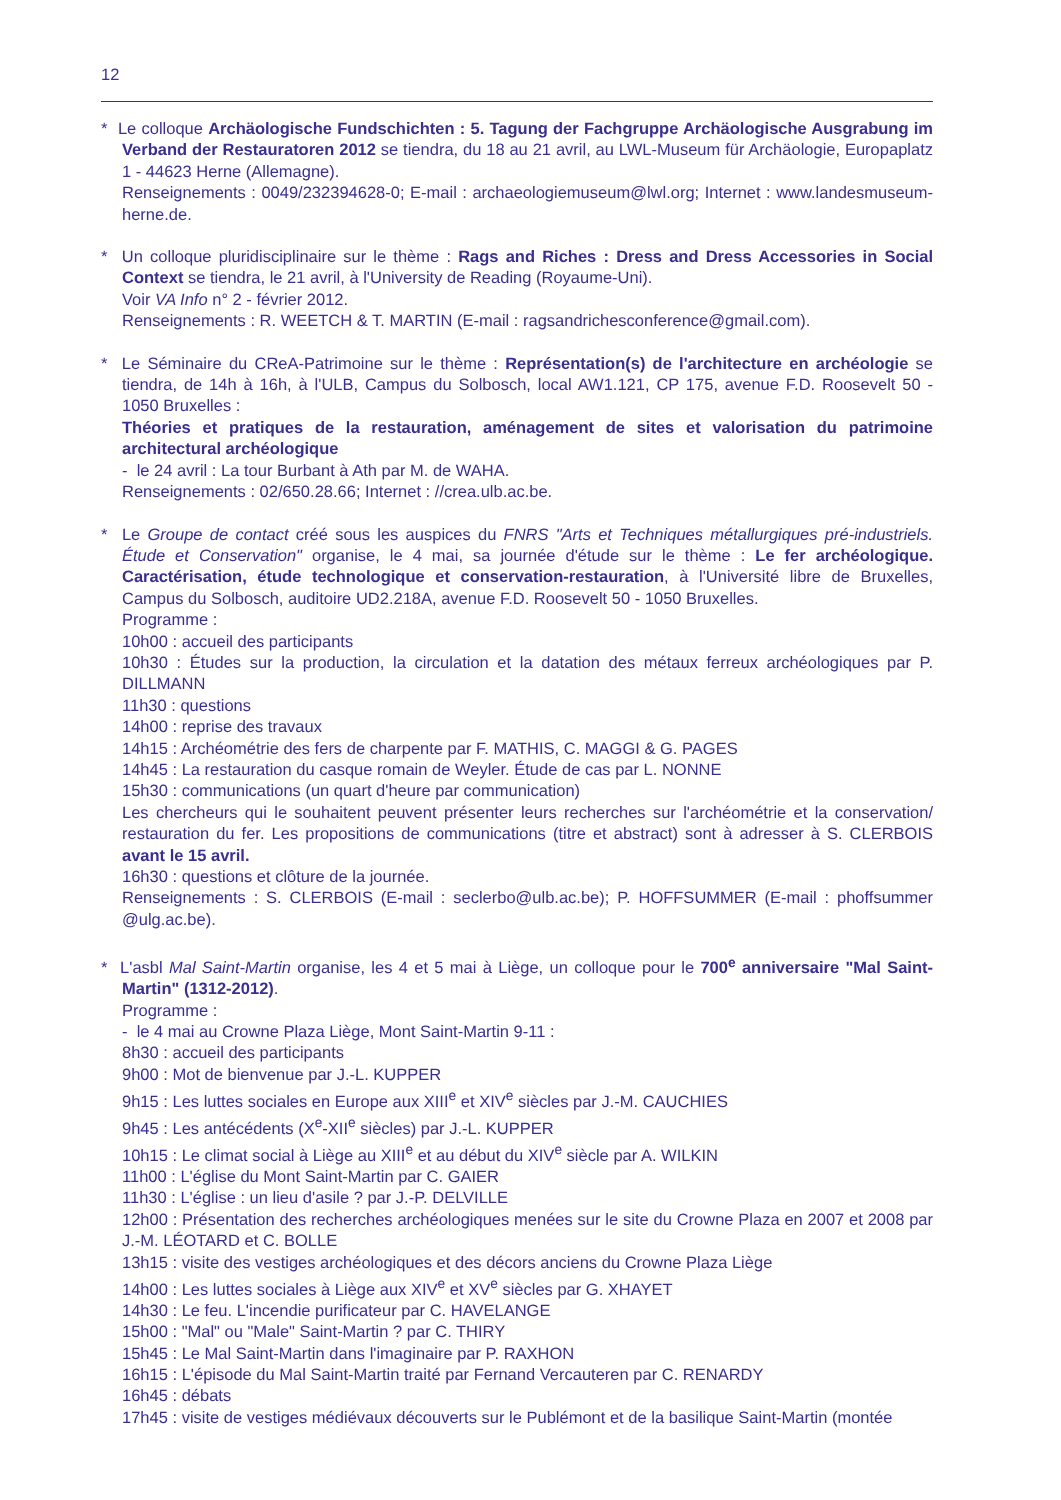12
* Le colloque Archäologische Fundschichten : 5. Tagung der Fachgruppe Archäologische Ausgrabung im Verband der Restauratoren 2012 se tiendra, du 18 au 21 avril, au LWL-Museum für Archäologie, Europaplatz 1 - 44623 Herne (Allemagne).
Renseignements : 0049/232394628-0; E-mail : archaeologiemuseum@lwl.org; Internet : www.landesmuseum-herne.de.
* Un colloque pluridisciplinaire sur le thème : Rags and Riches : Dress and Dress Accessories in Social Context se tiendra, le 21 avril, à l'University de Reading (Royaume-Uni).
Voir VA Info n° 2 - février 2012.
Renseignements : R. WEETCH & T. MARTIN (E-mail : ragsandrichesconference@gmail.com).
* Le Séminaire du CReA-Patrimoine sur le thème : Représentation(s) de l'architecture en archéologie se tiendra, de 14h à 16h, à l'ULB, Campus du Solbosch, local AW1.121, CP 175, avenue F.D. Roosevelt 50 - 1050 Bruxelles :
Théories et pratiques de la restauration, aménagement de sites et valorisation du patrimoine architectural archéologique
- le 24 avril : La tour Burbant à Ath par M. de WAHA.
Renseignements : 02/650.28.66; Internet : //crea.ulb.ac.be.
* Le Groupe de contact créé sous les auspices du FNRS "Arts et Techniques métallurgiques pré-industriels. Étude et Conservation" organise, le 4 mai, sa journée d'étude sur le thème : Le fer archéologique. Caractérisation, étude technologique et conservation-restauration, à l'Université libre de Bruxelles, Campus du Solbosch, auditoire UD2.218A, avenue F.D. Roosevelt 50 - 1050 Bruxelles.
Programme :
10h00 : accueil des participants
10h30 : Études sur la production, la circulation et la datation des métaux ferreux archéologiques par P. DILLMANN
11h30 : questions
14h00 : reprise des travaux
14h15 : Archéométrie des fers de charpente par F. MATHIS, C. MAGGI & G. PAGES
14h45 : La restauration du casque romain de Weyler. Étude de cas par L. NONNE
15h30 : communications (un quart d'heure par communication)
Les chercheurs qui le souhaitent peuvent présenter leurs recherches sur l'archéométrie et la conservation/ restauration du fer. Les propositions de communications (titre et abstract) sont à adresser à S. CLERBOIS avant le 15 avril.
16h30 : questions et clôture de la journée.
Renseignements : S. CLERBOIS (E-mail : seclerbo@ulb.ac.be); P. HOFFSUMMER (E-mail : phoffsummer @ulg.ac.be).
* L'asbl Mal Saint-Martin organise, les 4 et 5 mai à Liège, un colloque pour le 700<sup>e</sup> anniversaire "Mal Saint-Martin" (1312-2012).
Programme :
- le 4 mai au Crowne Plaza Liège, Mont Saint-Martin 9-11 :
8h30 : accueil des participants
9h00 : Mot de bienvenue par J.-L. KUPPER
9h15 : Les luttes sociales en Europe aux XIII<sup>e</sup> et XIV<sup>e</sup> siècles par J.-M. CAUCHIES
9h45 : Les antécédents (X<sup>e</sup>-XII<sup>e</sup> siècles) par J.-L. KUPPER
10h15 : Le climat social à Liège au XIII<sup>e</sup> et au début du XIV<sup>e</sup> siècle par A. WILKIN
11h00 : L'église du Mont Saint-Martin par C. GAIER
11h30 : L'église : un lieu d'asile ? par J.-P. DELVILLE
12h00 : Présentation des recherches archéologiques menées sur le site du Crowne Plaza en 2007 et 2008 par J.-M. LÉOTARD et C. BOLLE
13h15 : visite des vestiges archéologiques et des décors anciens du Crowne Plaza Liège
14h00 : Les luttes sociales à Liège aux XIV<sup>e</sup> et XV<sup>e</sup> siècles par G. XHAYET
14h30 : Le feu. L'incendie purificateur par C. HAVELANGE
15h00 : "Mal" ou "Male" Saint-Martin ? par C. THIRY
15h45 : Le Mal Saint-Martin dans l'imaginaire par P. RAXHON
16h15 : L'épisode du Mal Saint-Martin traité par Fernand Vercauteren par C. RENARDY
16h45 : débats
17h45 : visite de vestiges médiévaux découverts sur le Publémont et de la basilique Saint-Martin (montée